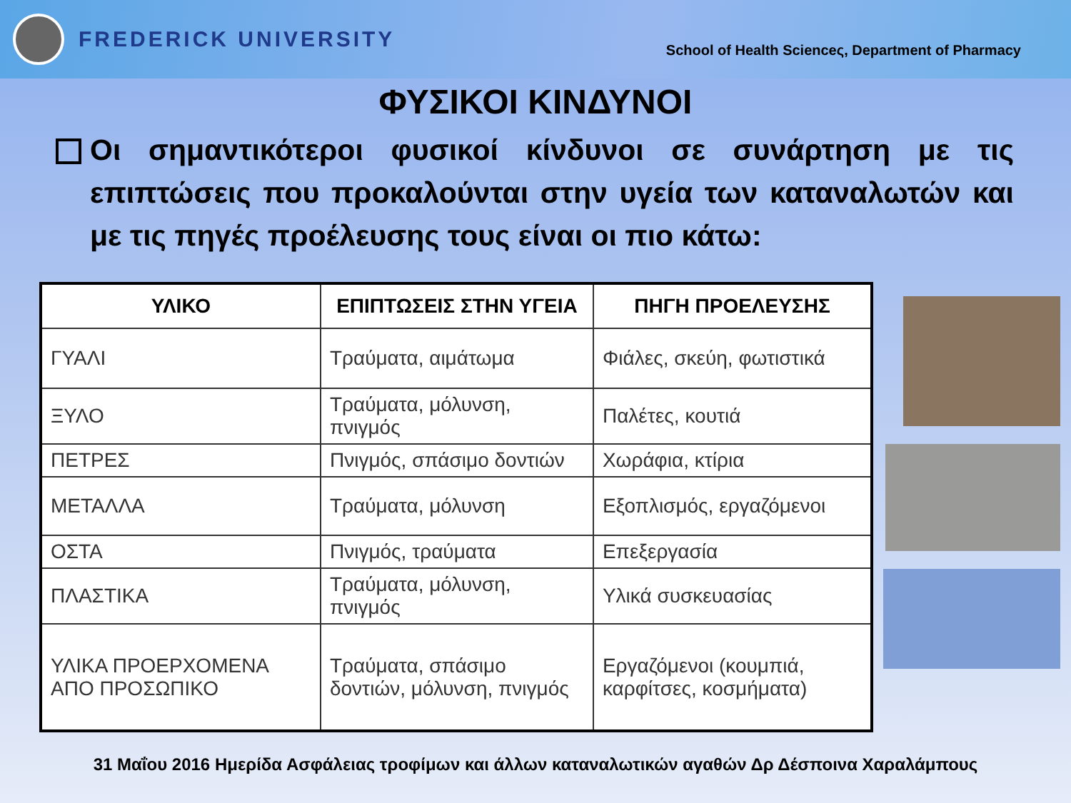FREDERICK UNIVERSITY
School of Health Scienceς, Department of Pharmacy
ΦΥΣΙΚΟΙ ΚΙΝΔΥΝΟΙ
Οι σημαντικότεροι φυσικοί κίνδυνοι σε συνάρτηση με τις επιπτώσεις που προκαλούνται στην υγεία των καταναλωτών και με τις πηγές προέλευσης τους είναι οι πιο κάτω:
| ΥΛΙΚΟ | ΕΠΙΠΤΩΣΕΙΣ ΣΤΗΝ ΥΓΕΙΑ | ΠΗΓΗ ΠΡΟΕΛΕΥΣΗΣ |
| --- | --- | --- |
| ΓΥΑΛΙ | Τραύματα, αιμάτωμα | Φιάλες, σκεύη, φωτιστικά |
| ΞΥΛΟ | Τραύματα, μόλυνση, πνιγμός | Παλέτες, κουτιά |
| ΠΕΤΡΕΣ | Πνιγμός, σπάσιμο δοντιών | Χωράφια, κτίρια |
| ΜΕΤΑΛΛΑ | Τραύματα, μόλυνση | Εξοπλισμός, εργαζόμενοι |
| ΟΣΤΑ | Πνιγμός, τραύματα | Επεξεργασία |
| ΠΛΑΣΤΙΚΑ | Τραύματα, μόλυνση, πνιγμός | Υλικά συσκευασίας |
| ΥΛΙΚΑ ΠΡΟΕΡΧΟΜΕΝΑ ΑΠΟ ΠΡΟΣΩΠΙΚΟ | Τραύματα, σπάσιμο δοντιών, μόλυνση, πνιγμός | Εργαζόμενοι (κουμπιά, καρφίτσες, κοσμήματα) |
31 Μαΐου 2016 Ημερίδα Ασφάλειας τροφίμων και άλλων καταναλωτικών αγαθών Δρ Δέσποινα Χαραλάμπους